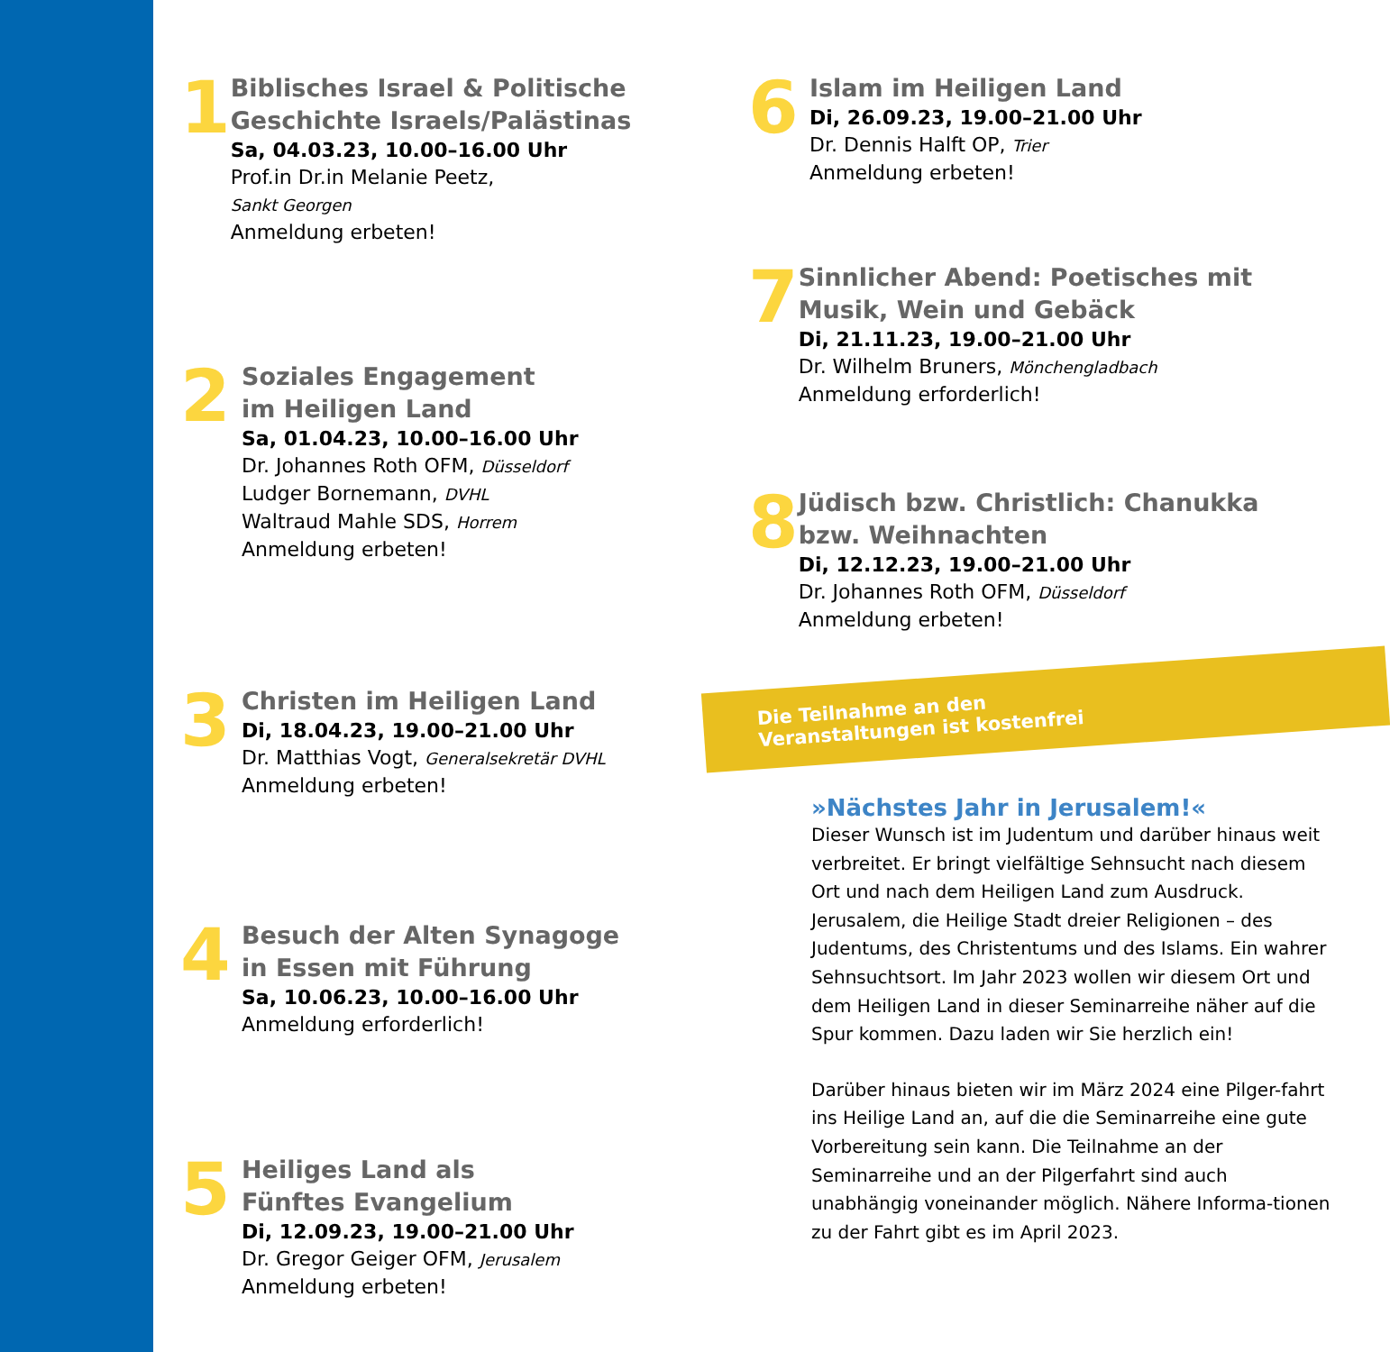1
Biblisches Israel & Politische Geschichte Israels/Palästinas
Sa, 04.03.23, 10.00–16.00 Uhr
Prof.in Dr.in Melanie Peetz,
Sankt Georgen
Anmeldung erbeten!
2
Soziales Engagement
im Heiligen Land
Sa, 01.04.23, 10.00–16.00 Uhr
Dr. Johannes Roth OFM, Düsseldorf
Ludger Bornemann, DVHL
Waltraud Mahle SDS, Horrem
Anmeldung erbeten!
3
Christen im Heiligen Land
Di, 18.04.23, 19.00–21.00 Uhr
Dr. Matthias Vogt, Generalsekretär DVHL
Anmeldung erbeten!
4
Besuch der Alten Synagoge
in Essen mit Führung
Sa, 10.06.23, 10.00–16.00 Uhr
Anmeldung erforderlich!
5
Heiliges Land als
Fünftes Evangelium
Di, 12.09.23, 19.00–21.00 Uhr
Dr. Gregor Geiger OFM, Jerusalem
Anmeldung erbeten!
6
Islam im Heiligen Land
Di, 26.09.23, 19.00–21.00 Uhr
Dr. Dennis Halft OP, Trier
Anmeldung erbeten!
7
Sinnlicher Abend: Poetisches mit Musik, Wein und Gebäck
Di, 21.11.23, 19.00–21.00 Uhr
Dr. Wilhelm Bruners, Mönchengladbach
Anmeldung erforderlich!
8
Jüdisch bzw. Christlich: Chanukka bzw. Weihnachten
Di, 12.12.23, 19.00–21.00 Uhr
Dr. Johannes Roth OFM, Düsseldorf
Anmeldung erbeten!
Die Teilnahme an den
Veranstaltungen ist kostenfrei
»Nächstes Jahr in Jerusalem!«
Dieser Wunsch ist im Judentum und darüber hinaus weit verbreitet. Er bringt vielfältige Sehnsucht nach diesem Ort und nach dem Heiligen Land zum Ausdruck. Jerusalem, die Heilige Stadt dreier Religionen – des Judentums, des Christentums und des Islams. Ein wahrer Sehnsuchtsort. Im Jahr 2023 wollen wir diesem Ort und dem Heiligen Land in dieser Seminarreihe näher auf die Spur kommen. Dazu laden wir Sie herzlich ein!
Darüber hinaus bieten wir im März 2024 eine Pilger-fahrt ins Heilige Land an, auf die die Seminarreihe eine gute Vorbereitung sein kann. Die Teilnahme an der Seminarreihe und an der Pilgerfahrt sind auch unabhängig voneinander möglich. Nähere Informa-tionen zu der Fahrt gibt es im April 2023.